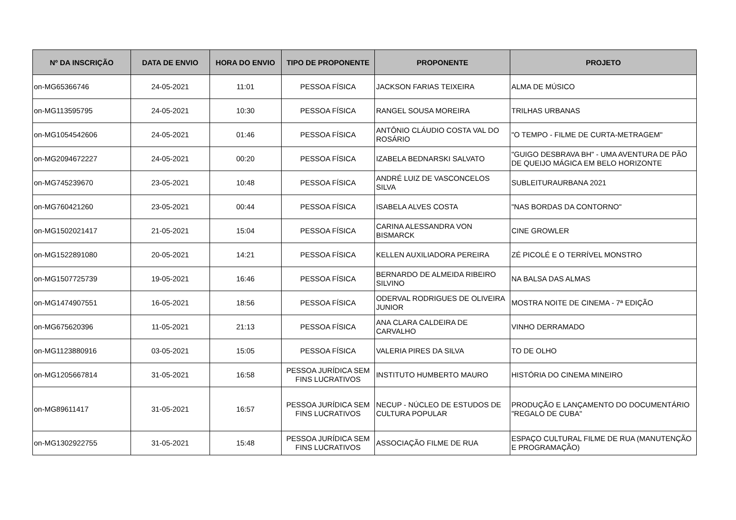| Nº DA INSCRIÇÃO | DATA DE ENVIO | HORA DO ENVIO | TIPO DE PROPONENTE | PROPONENTE | PROJETO |
| --- | --- | --- | --- | --- | --- |
| on-MG65366746 | 24-05-2021 | 11:01 | PESSOA FÍSICA | JACKSON FARIAS TEIXEIRA | ALMA DE MÚSICO |
| on-MG113595795 | 24-05-2021 | 10:30 | PESSOA FÍSICA | RANGEL SOUSA MOREIRA | TRILHAS URBANAS |
| on-MG1054542606 | 24-05-2021 | 01:46 | PESSOA FÍSICA | ANTÔNIO CLÁUDIO COSTA VAL DO ROSÁRIO | "O TEMPO - FILME DE CURTA-METRAGEM" |
| on-MG2094672227 | 24-05-2021 | 00:20 | PESSOA FÍSICA | IZABELA BEDNARSKI SALVATO | "GUIGO DESBRAVA BH" - UMA AVENTURA DE PÃO DE QUEIJO MÁGICA EM BELO HORIZONTE |
| on-MG745239670 | 23-05-2021 | 10:48 | PESSOA FÍSICA | ANDRÉ LUIZ DE VASCONCELOS SILVA | SUBLEITURAURBANA 2021 |
| on-MG760421260 | 23-05-2021 | 00:44 | PESSOA FÍSICA | ISABELA ALVES COSTA | "NAS BORDAS DA CONTORNO" |
| on-MG1502021417 | 21-05-2021 | 15:04 | PESSOA FÍSICA | CARINA ALESSANDRA VON BISMARCK | CINE GROWLER |
| on-MG1522891080 | 20-05-2021 | 14:21 | PESSOA FÍSICA | KELLEN AUXILIADORA PEREIRA | ZÉ PICOLÉ E O TERRÍVEL MONSTRO |
| on-MG1507725739 | 19-05-2021 | 16:46 | PESSOA FÍSICA | BERNARDO DE ALMEIDA RIBEIRO SILVINO | NA BALSA DAS ALMAS |
| on-MG1474907551 | 16-05-2021 | 18:56 | PESSOA FÍSICA | ODERVAL RODRIGUES DE OLIVEIRA JUNIOR | MOSTRA NOITE DE CINEMA - 7ª EDIÇÃO |
| on-MG675620396 | 11-05-2021 | 21:13 | PESSOA FÍSICA | ANA CLARA CALDEIRA DE CARVALHO | VINHO DERRAMADO |
| on-MG1123880916 | 03-05-2021 | 15:05 | PESSOA FÍSICA | VALERIA PIRES DA SILVA | TO DE OLHO |
| on-MG1205667814 | 31-05-2021 | 16:58 | PESSOA JURÍDICA SEM FINS LUCRATIVOS | INSTITUTO HUMBERTO MAURO | HISTÓRIA DO CINEMA MINEIRO |
| on-MG89611417 | 31-05-2021 | 16:57 | PESSOA JURÍDICA SEM FINS LUCRATIVOS | NECUP - NÚCLEO DE ESTUDOS DE CULTURA POPULAR | PRODUÇÃO E LANÇAMENTO DO DOCUMENTÁRIO "REGALO DE CUBA" |
| on-MG1302922755 | 31-05-2021 | 15:48 | PESSOA JURÍDICA SEM FINS LUCRATIVOS | ASSOCIAÇÃO FILME DE RUA | ESPAÇO CULTURAL FILME DE RUA (MANUTENÇÃO E PROGRAMAÇÃO) |